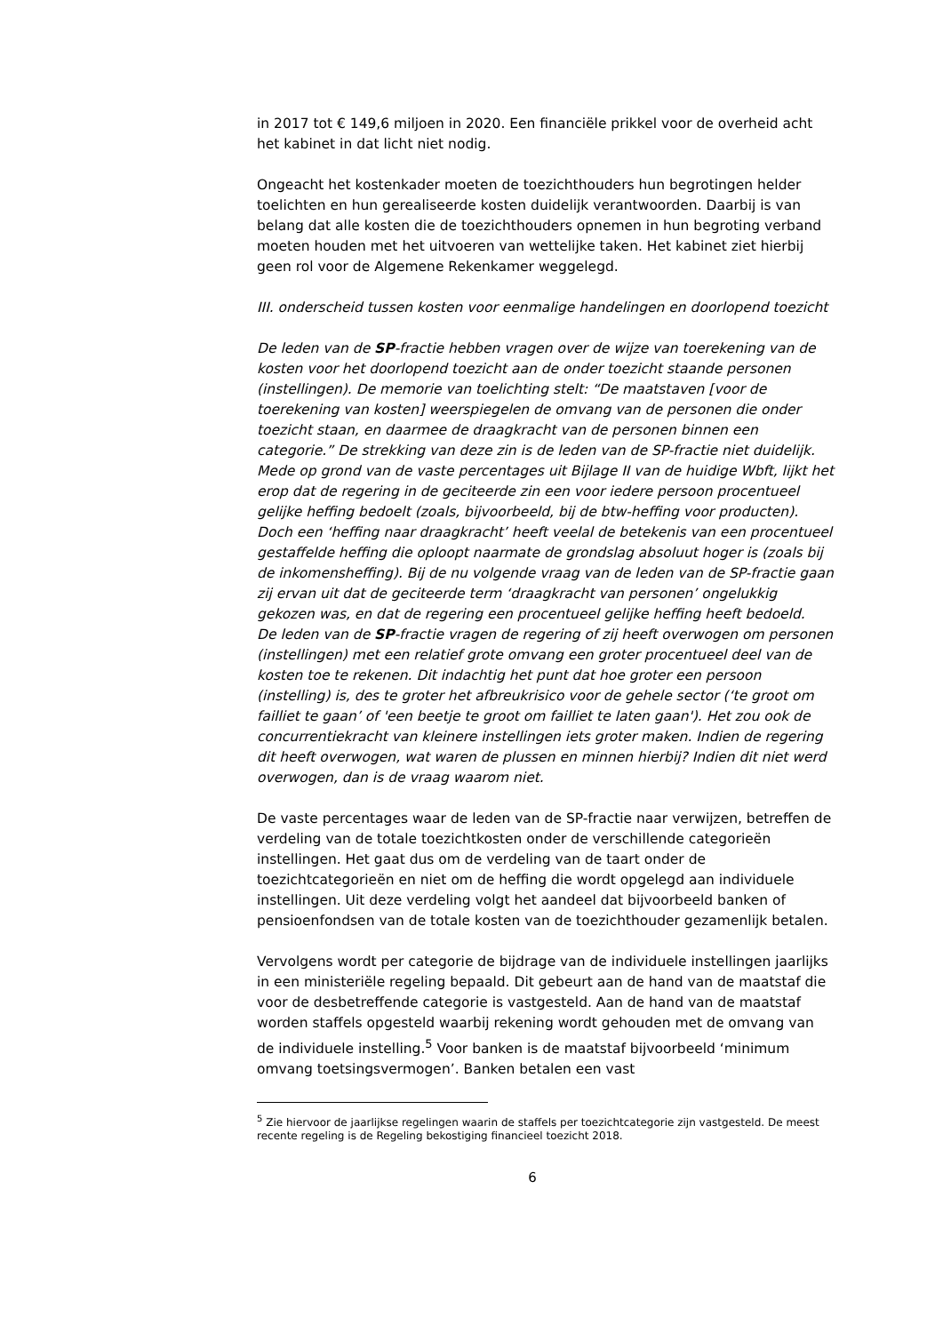in 2017 tot € 149,6 miljoen in 2020. Een financiële prikkel voor de overheid acht het kabinet in dat licht niet nodig.
Ongeacht het kostenkader moeten de toezichthouders hun begrotingen helder toelichten en hun gerealiseerde kosten duidelijk verantwoorden. Daarbij is van belang dat alle kosten die de toezichthouders opnemen in hun begroting verband moeten houden met het uitvoeren van wettelijke taken. Het kabinet ziet hierbij geen rol voor de Algemene Rekenkamer weggelegd.
III. onderscheid tussen kosten voor eenmalige handelingen en doorlopend toezicht
De leden van de SP-fractie hebben vragen over de wijze van toerekening van de kosten voor het doorlopend toezicht aan de onder toezicht staande personen (instellingen). De memorie van toelichting stelt: “De maatstaven [voor de toerekening van kosten] weerspiegelen de omvang van de personen die onder toezicht staan, en daarmee de draagkracht van de personen binnen een categorie.” De strekking van deze zin is de leden van de SP-fractie niet duidelijk. Mede op grond van de vaste percentages uit Bijlage II van de huidige Wbft, lijkt het erop dat de regering in de geciteerde zin een voor iedere persoon procentueel gelijke heffing bedoelt (zoals, bijvoorbeeld, bij de btw-heffing voor producten). Doch een ‘heffing naar draagkracht’ heeft veelal de betekenis van een procentueel gestaffelde heffing die oploopt naarmate de grondslag absoluut hoger is (zoals bij de inkomensheffing). Bij de nu volgende vraag van de leden van de SP-fractie gaan zij ervan uit dat de geciteerde term ‘draagkracht van personen’ ongelukkig gekozen was, en dat de regering een procentueel gelijke heffing heeft bedoeld.
De leden van de SP-fractie vragen de regering of zij heeft overwogen om personen (instellingen) met een relatief grote omvang een groter procentueel deel van de kosten toe te rekenen. Dit indachtig het punt dat hoe groter een persoon (instelling) is, des te groter het afbreukrisico voor de gehele sector (‘te groot om failliet te gaan’ of 'een beetje te groot om failliet te laten gaan'). Het zou ook de concurrentiekracht van kleinere instellingen iets groter maken. Indien de regering dit heeft overwogen, wat waren de plussen en minnen hierbij? Indien dit niet werd overwogen, dan is de vraag waarom niet.
De vaste percentages waar de leden van de SP-fractie naar verwijzen, betreffen de verdeling van de totale toezichtkosten onder de verschillende categorieën instellingen. Het gaat dus om de verdeling van de taart onder de toezichtcategorieën en niet om de heffing die wordt opgelegd aan individuele instellingen. Uit deze verdeling volgt het aandeel dat bijvoorbeeld banken of pensioenfondsen van de totale kosten van de toezichthouder gezamenlijk betalen.
Vervolgens wordt per categorie de bijdrage van de individuele instellingen jaarlijks in een ministeriële regeling bepaald. Dit gebeurt aan de hand van de maatstaf die voor de desbetreffende categorie is vastgesteld. Aan de hand van de maatstaf worden staffels opgesteld waarbij rekening wordt gehouden met de omvang van de individuele instelling.<sup>5</sup> Voor banken is de maatstaf bijvoorbeeld ‘minimum omvang toetsingsvermogen’. Banken betalen een vast
<sup>5</sup> Zie hiervoor de jaarlijkse regelingen waarin de staffels per toezichtcategorie zijn vastgesteld. De meest recente regeling is de Regeling bekostiging financieel toezicht 2018.
6